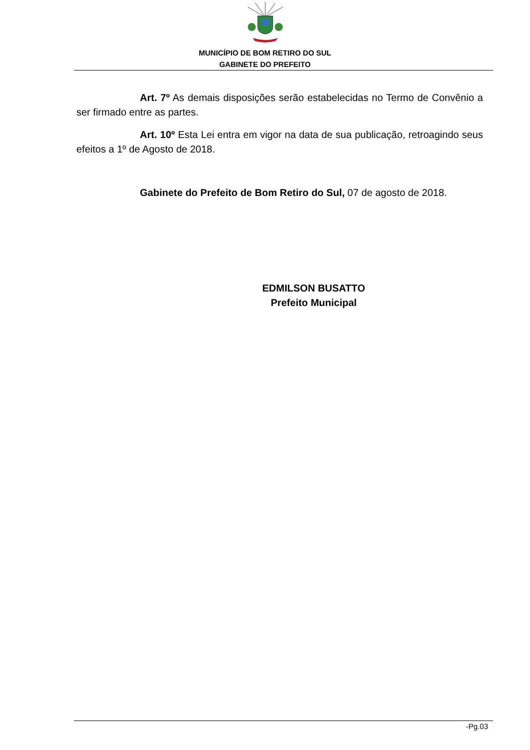MUNICÍPIO DE BOM RETIRO DO SUL
GABINETE DO PREFEITO
Art. 7º As demais disposições serão estabelecidas no Termo de Convênio a ser firmado entre as partes.
Art. 10º Esta Lei entra em vigor na data de sua publicação, retroagindo seus efeitos a 1º de Agosto de 2018.
Gabinete do Prefeito de Bom Retiro do Sul, 07 de agosto de 2018.
EDMILSON BUSATTO
Prefeito Municipal
-Pg.03